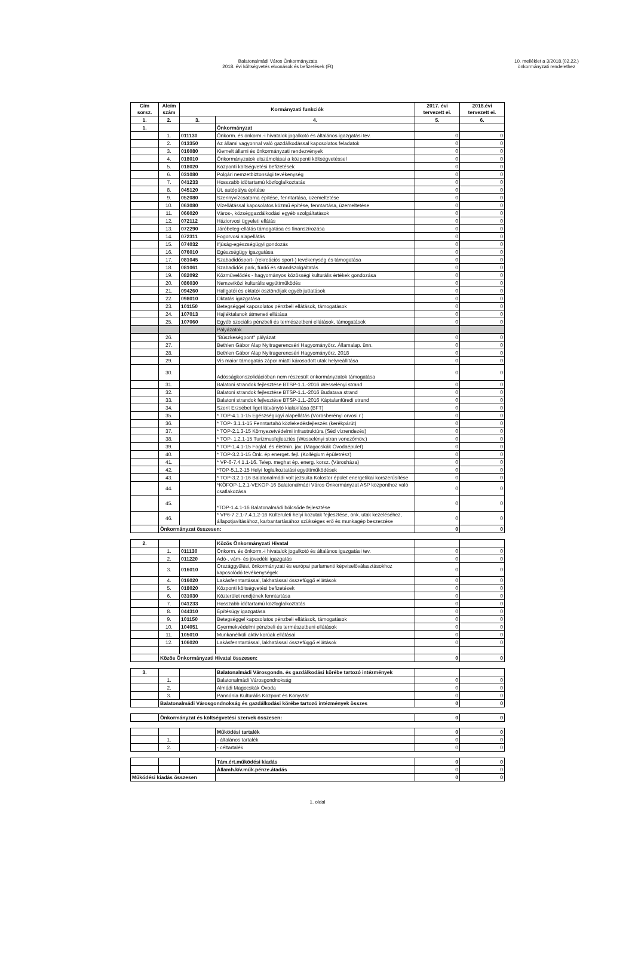Balatonalmádi Város Önkormányzata
2018. évi költségvetés elvonások és befizetések (Ft)
10. melléklet a 3/2018.(02.22.)
önkormányzati rendelethez
| Cím sorsz. | Alcím szám | Kormányzati funkciók | | 2017. évi tervezett ei. | 2018.évi tervezett ei. |
| --- | --- | --- | --- | --- | --- |
| 1. | 2. | 3. | 4. | 5. | 6. |
| 1. | | | Önkormányzat | | |
| | 1. | 011130 | Önkorm. és önkorm.-i hivatalok jogalkotó és általános igazgatási tev. | 0 | 0 |
| | 2. | 013350 | Az állami vagyonnal való gazdálkodással kapcsolatos feladatok | 0 | 0 |
| | 3. | 016080 | Kiemelt állami és önkormányzati rendezvények | 0 | 0 |
| | 4. | 018010 | Önkormányzatok elszámolásai a központi költségvetéssel | 0 | 0 |
| | 5. | 018020 | Központi költségvetési befizetések | 0 | 0 |
| | 6. | 031080 | Polgári nemzetbiztonsági tevékenység | 0 | 0 |
| | 7. | 041233 | Hosszabb időtartamú közfoglalkoztatás | 0 | 0 |
| | 8. | 045120 | Út, autópálya építése | 0 | 0 |
| | 9. | 052080 | Szennyvízcsatorna építése, fenntartása, üzemeltetése | 0 | 0 |
| | 10. | 063080 | Vízellátással kapcsolatos közmű építése, fenntartása, üzemeltetése | 0 | 0 |
| | 11. | 066020 | Város-, községgazdálkodási egyéb szolgáltatások | 0 | 0 |
| | 12. | 072112 | Háziorvosi ügyeleti ellátás | 0 | 0 |
| | 13. | 072290 | Járóbeteg-ellátás támogatása és finanszírozása | 0 | 0 |
| | 14. | 072311 | Fogorvosi alapellátás | 0 | 0 |
| | 15. | 074032 | Ifjúság-egészségügyi gondozás | 0 | 0 |
| | 16. | 076010 | Egészségügy igazgatása | 0 | 0 |
| | 17. | 081045 | Szabadidősport- (rekreációs sport-) tevékenység és támogatása | 0 | 0 |
| | 18. | 081061 | Szabadidős park, fürdő és strandszolgáltatás | 0 | 0 |
| | 19. | 082092 | Közművelődés - hagyományos közösségi kulturális értékek gondozása | 0 | 0 |
| | 20. | 086030 | Nemzetközi kulturális együttműködés | 0 | 0 |
| | 21. | 094260 | Hallgatói és oktatói ösztöndíjak egyéb juttatások | 0 | 0 |
| | 22. | 098010 | Oktatás igazgatása | 0 | 0 |
| | 23. | 101150 | Betegséggel kapcsolatos pénzbeli ellátások, támogatások | 0 | 0 |
| | 24. | 107013 | Hajléktalanok átmeneti ellátása | 0 | 0 |
| | 25. | 107060 | Egyéb szociális pénzbeli és természetbeni ellátások, támogatások | 0 | 0 |
| | | | Pályázatok | | |
| | 26. | | "Büszkeségpont" pályázat | 0 | 0 |
| | 27. | | Bethlen Gábor Alap Nyitragerencséri Hagyományőrz. Államalap. ünn. | 0 | 0 |
| | 28. | | Bethlen Gábor Alap Nyitragerencséri Hagyományőrz. 2018 | 0 | 0 |
| | 29. | | Vis maior támogatás zápor miatti károsodott utak helyreállítása | 0 | 0 |
| | 30. | | Adósságkonszolidációban nem részesült önkormányzatok támogatása | 0 | 0 |
| | 31. | | Balatoni strandok fejlesztése BTSP-1.1.-2016 Wesselényi strand | 0 | 0 |
| | 32. | | Balatoni strandok fejlesztése BTSP-1.1.-2016 Budatava strand | 0 | 0 |
| | 33. | | Balatoni strandok fejlesztése BTSP-1.1.-2016 Káptalanfüredi strand | 0 | 0 |
| | 34. | | Szent Erzsébet liget látványtó kialakítása (BFT) | 0 | 0 |
| | 35. | | * TOP-4.1.1-15 Egészségügyi alapellátás (Vörösberényi orvosi r.) | 0 | 0 |
| | 36. | | * TOP- 3.1.1-15 Fenntartahó közlekedésfejleszés (kerékpárút) | 0 | 0 |
| | 37. | | * TOP-2.1.3-15 Környezetvédelmi infrastruktúra (Séd vízrendezés) | 0 | 0 |
| | 38. | | * TOP- 1.2.1-15 Turizmusfejlesztés (Wesselényi stran vonezőmöv.) | 0 | 0 |
| | 39. | | * TOP-1.4.1-15 Foglal. és életmin. jav. (Magocskák Óvodaépület) | 0 | 0 |
| | 40. | | * TOP-3.2.1-15 Önk. ép energet. fejl. (Kollégium épületrész) | 0 | 0 |
| | 41. | | * VP-6-7.4.1.1-16. Telep. meghat ép. energ. korsz. (Városháza) | 0 | 0 |
| | 42. | | *TOP-5.1.2-15 Helyi foglalkoztatási együttműködések | 0 | 0 |
| | 43. | | * TOP-3.2.1-16 Balatonalmádi volt jezsuita Kolostor épület energetikai korszerűsítése | 0 | 0 |
| | 44. | | *KÖFOP-1.2.1-VEKOP-16 Balatonalmádi Város Önkormányzat ASP központhoz való csatlakozása | 0 | 0 |
| | 45. | | *TOP-1.4.1-16 Balatonalmádi bölcsőde fejlesztése | 0 | 0 |
| | 46. | | * VP6-7.2.1-7.4.1.2-16 Külterületi helyi közutak fejlesztése, önk. utak kezeléséhez, állapotjavításához, karbantartásához szükséges erő és munkagép beszerzése | 0 | 0 |
| | Önkormányzat összesen: | | | 0 | 0 |
| 2. | | | Közös Önkormányzati Hivatal | | |
| | 1. | 011130 | Önkorm. és önkorm.-i hivatalok jogalkotó és általános igazgatási tev. | 0 | 0 |
| | 2. | 011220 | Adó-, vám- és jövedéki igazgatás | 0 | 0 |
| | 3. | 016010 | Országgyűlési, önkormányzati és európai parlamenti képviselőválasztásokhoz kapcsolódó tevékenységek | 0 | 0 |
| | 4. | 016020 | Lakásfenntartással, lakhatással összefüggő ellátások | 0 | 0 |
| | 5. | 018020 | Központi költségvetési befizetések | 0 | 0 |
| | 6. | 031030 | Közterület rendjének fenntartása | 0 | 0 |
| | 7. | 041233 | Hosszabb időtartamú közfoglalkoztatás | 0 | 0 |
| | 8. | 044310 | Építésügy igazgatása | 0 | 0 |
| | 9. | 101150 | Betegséggel kapcsolatos pénzbeli ellátások, támogatások | 0 | 0 |
| | 10. | 104051 | Gyermekvédelmi pénzbeli és természetbeni ellátások | 0 | 0 |
| | 11. | 105010 | Munkanélküli aktív korúak ellátásai | 0 | 0 |
| | 12. | 106020 | Lakásfenntartással, lakhatással összefüggő ellátások | 0 | 0 |
| | Közös Önkormányzati Hivatal összesen: | | | 0 | 0 |
| 3. | | | Balatonalmádi Városgondn. és gazdálkodási körébe tartozó intézmények | | |
| | 1. | | Balatonalmádi Városgondnokság | 0 | 0 |
| | 2. | | Almádi Magocskák Óvoda | 0 | 0 |
| | 3. | | Pannónia Kulturális Központ és Könyvtár | 0 | 0 |
| | Balatonalmádi Városgondnokság és gazdálkodási körébe tartozó intézmények összes | | | 0 | 0 |
| | Önkormányzat és költségvetési szervek összesen: | | | 0 | 0 |
| | | | Működési tartalék | 0 | 0 |
| | 1. | | - általános tartalék | 0 | 0 |
| | 2. | | - céltartalék | 0 | 0 |
| | | | Tám.ért.működési kiadás | 0 | 0 |
| | | | Államh.kív.műk.pénze.átadás | 0 | 0 |
| Működési kiadás összesen | | | | 0 | 0 |
1. oldal